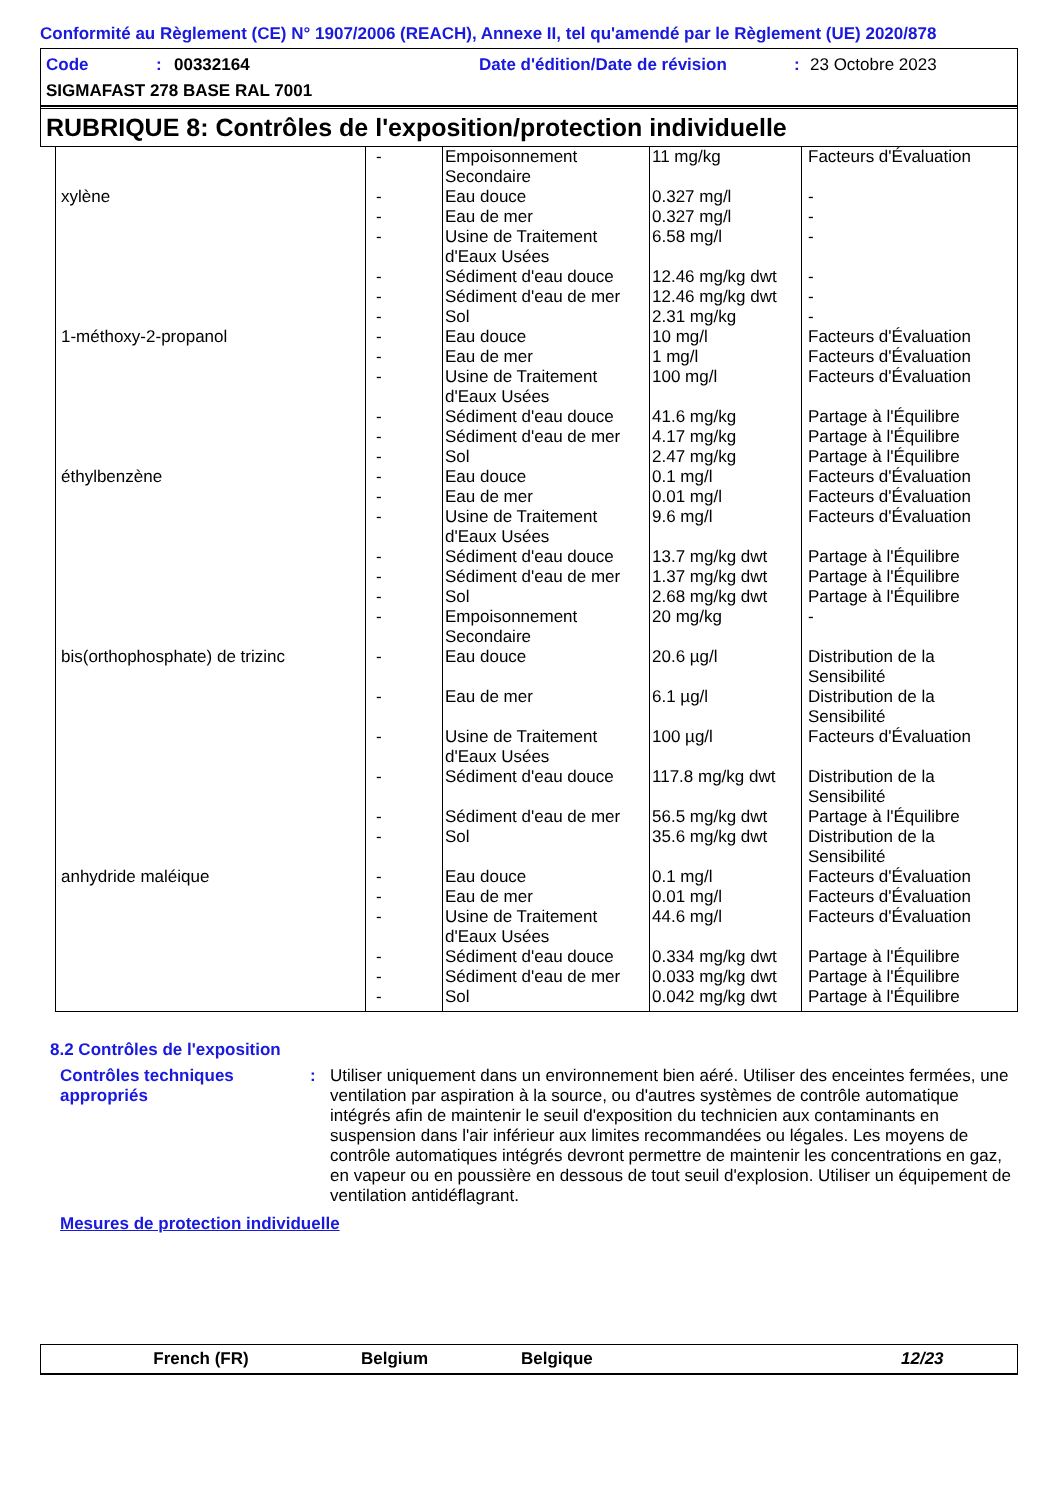Conformité au Règlement (CE) N° 1907/2006 (REACH), Annexe II, tel qu'amendé par le Règlement (UE) 2020/878
Code: 00332164 Date d'édition/Date de révision: 23 Octobre 2023
SIGMAFAST 278 BASE RAL 7001
RUBRIQUE 8: Contrôles de l'exposition/protection individuelle
| | - | Empoisonnement Secondaire | 11 mg/kg | Facteurs d'Évaluation |
| xylène | - | Eau douce | 0.327 mg/l | - |
| | - | Eau de mer | 0.327 mg/l | - |
| | - | Usine de Traitement d'Eaux Usées | 6.58 mg/l | - |
| | - | Sédiment d'eau douce | 12.46 mg/kg dwt | - |
| | - | Sédiment d'eau de mer | 12.46 mg/kg dwt | - |
| | - | Sol | 2.31 mg/kg | - |
| 1-méthoxy-2-propanol | - | Eau douce | 10 mg/l | Facteurs d'Évaluation |
| | - | Eau de mer | 1 mg/l | Facteurs d'Évaluation |
| | - | Usine de Traitement d'Eaux Usées | 100 mg/l | Facteurs d'Évaluation |
| | - | Sédiment d'eau douce | 41.6 mg/kg | Partage à l'Équilibre |
| | - | Sédiment d'eau de mer | 4.17 mg/kg | Partage à l'Équilibre |
| | - | Sol | 2.47 mg/kg | Partage à l'Équilibre |
| éthylbenzène | - | Eau douce | 0.1 mg/l | Facteurs d'Évaluation |
| | - | Eau de mer | 0.01 mg/l | Facteurs d'Évaluation |
| | - | Usine de Traitement d'Eaux Usées | 9.6 mg/l | Facteurs d'Évaluation |
| | - | Sédiment d'eau douce | 13.7 mg/kg dwt | Partage à l'Équilibre |
| | - | Sédiment d'eau de mer | 1.37 mg/kg dwt | Partage à l'Équilibre |
| | - | Sol | 2.68 mg/kg dwt | Partage à l'Équilibre |
| | - | Empoisonnement Secondaire | 20 mg/kg | - |
| bis(orthophosphate) de trizinc | - | Eau douce | 20.6 µg/l | Distribution de la Sensibilité |
| | - | Eau de mer | 6.1 µg/l | Distribution de la Sensibilité |
| | - | Usine de Traitement d'Eaux Usées | 100 µg/l | Facteurs d'Évaluation |
| | - | Sédiment d'eau douce | 117.8 mg/kg dwt | Distribution de la Sensibilité |
| | - | Sédiment d'eau de mer | 56.5 mg/kg dwt | Partage à l'Équilibre |
| | - | Sol | 35.6 mg/kg dwt | Distribution de la Sensibilité |
| anhydride maléique | - | Eau douce | 0.1 mg/l | Facteurs d'Évaluation |
| | - | Eau de mer | 0.01 mg/l | Facteurs d'Évaluation |
| | - | Usine de Traitement d'Eaux Usées | 44.6 mg/l | Facteurs d'Évaluation |
| | - | Sédiment d'eau douce | 0.334 mg/kg dwt | Partage à l'Équilibre |
| | - | Sédiment d'eau de mer | 0.033 mg/kg dwt | Partage à l'Équilibre |
| | - | Sol | 0.042 mg/kg dwt | Partage à l'Équilibre |
8.2 Contrôles de l'exposition
Contrôles techniques appropriés
: Utiliser uniquement dans un environnement bien aéré. Utiliser des enceintes fermées, une ventilation par aspiration à la source, ou d'autres systèmes de contrôle automatique intégrés afin de maintenir le seuil d'exposition du technicien aux contaminants en suspension dans l'air inférieur aux limites recommandées ou légales. Les moyens de contrôle automatiques intégrés devront permettre de maintenir les concentrations en gaz, en vapeur ou en poussière en dessous de tout seuil d'explosion. Utiliser un équipement de ventilation antidéflagrant.
Mesures de protection individuelle
French (FR) Belgium Belgique 12/23